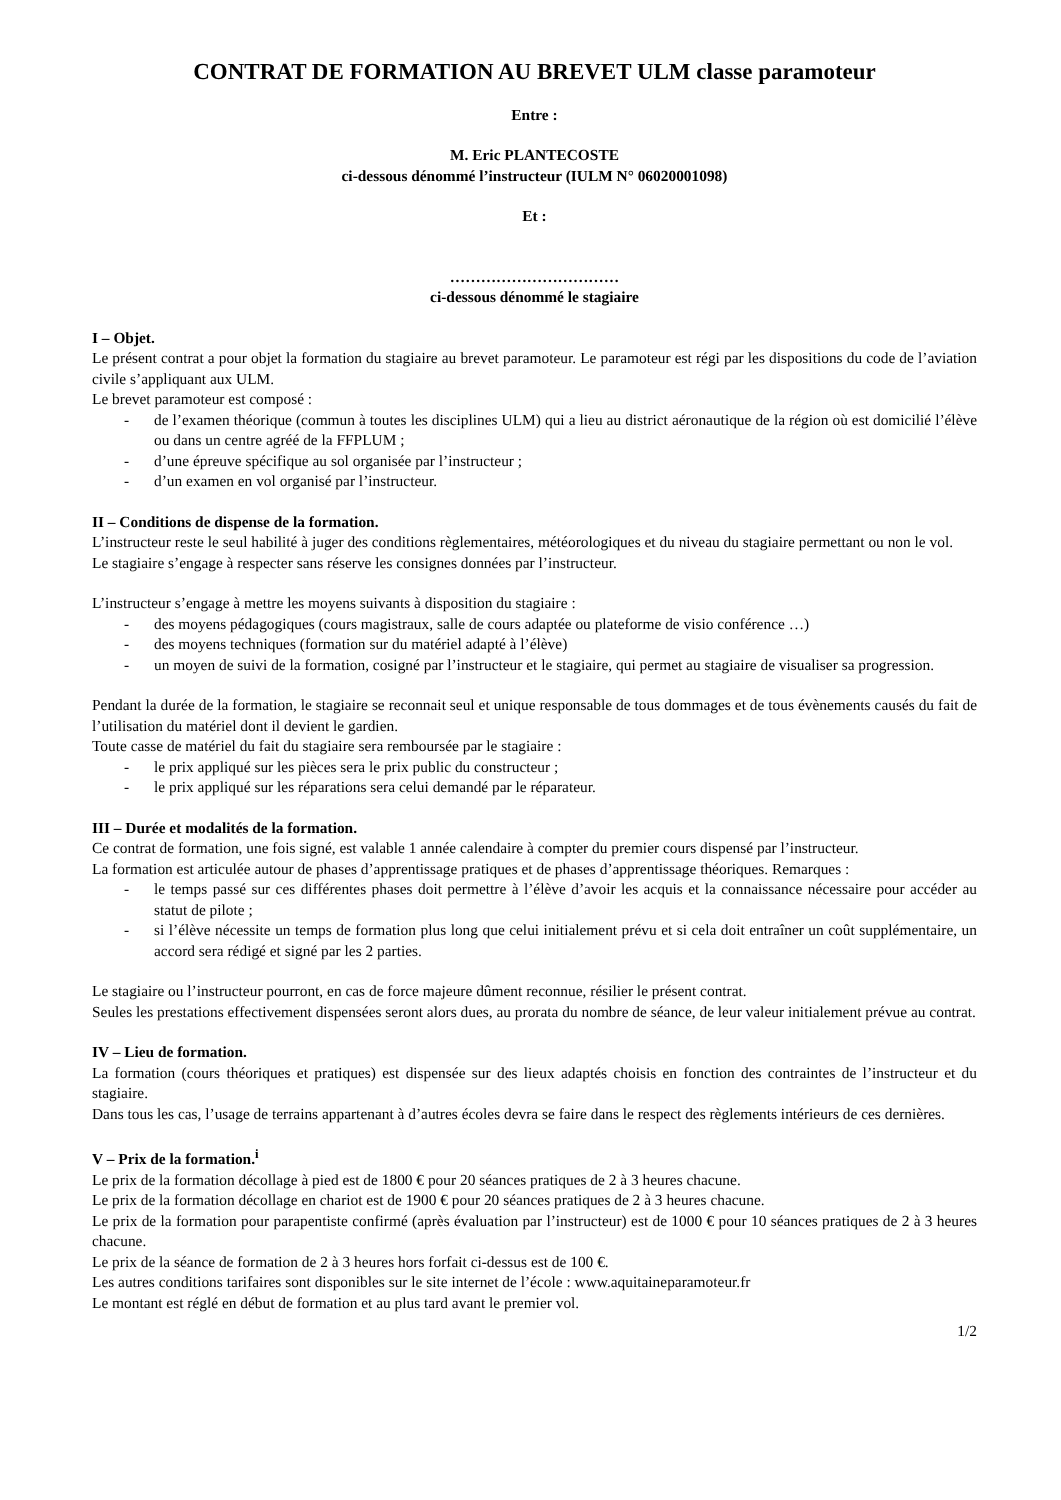CONTRAT DE FORMATION AU BREVET ULM classe paramoteur
Entre :
M. Eric PLANTECOSTE
ci-dessous dénommé l’instructeur (IULM N° 06020001098)
Et :
……………………………
ci-dessous dénommé le stagiaire
I – Objet.
Le présent contrat a pour objet la formation du stagiaire au brevet paramoteur. Le paramoteur est régi par les dispositions du code de l’aviation civile s’appliquant aux ULM.
Le brevet paramoteur est composé :
- de l’examen théorique (commun à toutes les disciplines ULM) qui a lieu au district aéronautique de la région où est domicilié l’élève ou dans un centre agréé de la FFPLUM ;
- d’une épreuve spécifique au sol organisée par l’instructeur ;
- d’un examen en vol organisé par l’instructeur.
II – Conditions de dispense de la formation.
L’instructeur reste le seul habilité à juger des conditions règlementaires, météorologiques et du niveau du stagiaire permettant ou non le vol.
Le stagiaire s’engage à respecter sans réserve les consignes données par l’instructeur.
L’instructeur s’engage à mettre les moyens suivants à disposition du stagiaire :
- des moyens pédagogiques (cours magistraux, salle de cours adaptée ou plateforme de visio conférence …)
- des moyens techniques (formation sur du matériel adapté à l’élève)
- un moyen de suivi de la formation, cosigné par l’instructeur et le stagiaire, qui permet au stagiaire de visualiser sa progression.
Pendant la durée de la formation, le stagiaire se reconnait seul et unique responsable de tous dommages et de tous évènements causés du fait de l’utilisation du matériel dont il devient le gardien.
Toute casse de matériel du fait du stagiaire sera remboursée par le stagiaire :
- le prix appliqué sur les pièces sera le prix public du constructeur ;
- le prix appliqué sur les réparations sera celui demandé par le réparateur.
III – Durée et modalités de la formation.
Ce contrat de formation, une fois signé, est valable 1 année calendaire à compter du premier cours dispensé par l’instructeur.
La formation est articulée autour de phases d’apprentissage pratiques et de phases d’apprentissage théoriques. Remarques :
- le temps passé sur ces différentes phases doit permettre à l’élève d’avoir les acquis et la connaissance nécessaire pour accéder au statut de pilote ;
- si l’élève nécessite un temps de formation plus long que celui initialement prévu et si cela doit entraîner un coût supplémentaire, un accord sera rédigé et signé par les 2 parties.
Le stagiaire ou l’instructeur pourront, en cas de force majeure dûment reconnue, résilier le présent contrat.
Seules les prestations effectivement dispensées seront alors dues, au prorata du nombre de séance, de leur valeur initialement prévue au contrat.
IV – Lieu de formation.
La formation (cours théoriques et pratiques) est dispensée sur des lieux adaptés choisis en fonction des contraintes de l’instructeur et du stagiaire.
Dans tous les cas, l’usage de terrains appartenant à d’autres écoles devra se faire dans le respect des règlements intérieurs de ces dernières.
V – Prix de la formation.<sup>i</sup>
Le prix de la formation décollage à pied est de 1800 € pour 20 séances pratiques de 2 à 3 heures chacune.
Le prix de la formation décollage en chariot est de 1900 € pour 20 séances pratiques de 2 à 3 heures chacune.
Le prix de la formation pour parapentiste confirmé (après évaluation par l’instructeur) est de 1000 € pour 10 séances pratiques de 2 à 3 heures chacune.
Le prix de la séance de formation de 2 à 3 heures hors forfait ci-dessus est de 100 €.
Les autres conditions tarifaires sont disponibles sur le site internet de l’école : www.aquitaineparamoteur.fr
Le montant est réglé en début de formation et au plus tard avant le premier vol.
1/2